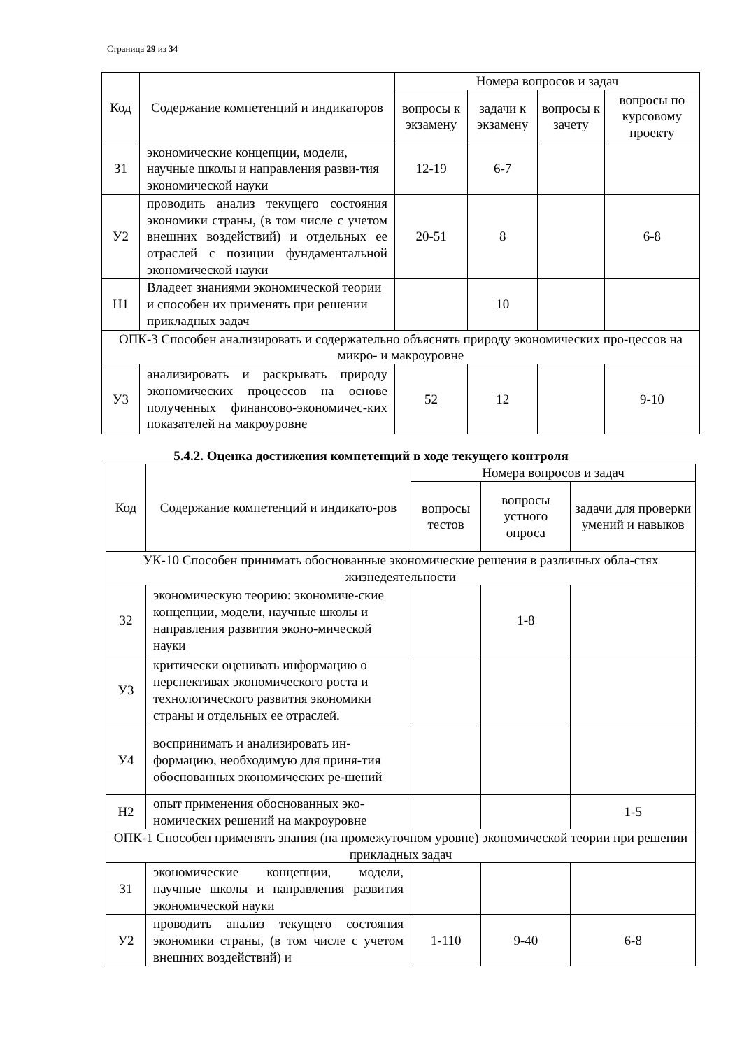Страница 29 из 34
| Код | Содержание компетенций и индикаторов | Номера вопросов и задач | | | |
| --- | --- | --- | --- | --- | --- |
| | | вопросы к экзамену | задачи к экзамену | вопросы к зачету | вопросы по курсовому проекту |
| З1 | экономические концепции, модели, научные школы и направления разви-тия экономической науки | 12-19 | 6-7 | | |
| У2 | проводить анализ текущего состояния экономики страны, (в том числе с учетом внешних воздействий) и отдельных ее отраслей с позиции фундаментальной экономической науки | 20-51 | 8 | | 6-8 |
| Н1 | Владеет знаниями экономической теории и способен их применять при решении прикладных задач | | 10 | | |
| ОПК-3 Способен анализировать и содержательно объяснять природу экономических про-цессов на микро- и макроуровне | | | | | |
| У3 | анализировать и раскрывать природу экономических процессов на основе полученных финансово-экономичес-ких показателей на макроуровне | 52 | 12 | | 9-10 |
5.4.2. Оценка достижения компетенций в ходе текущего контроля
| Код | Содержание компетенций и индикато-ров | Номера вопросов и задач | | |
| --- | --- | --- | --- | --- |
| | | вопросы тестов | вопросы устного опроса | задачи для проверки умений и навыков |
| УК-10 Способен принимать обоснованные экономические решения в различных обла-стях жизнедеятельности | | | | |
| З2 | экономическую теорию: экономиче-ские концепции, модели, научные школы и направления развития эконо-мической науки | | 1-8 | |
| У3 | критически оценивать информацию о перспективах экономического роста и технологического развития экономики страны и отдельных ее отраслей. | | | |
| У4 | воспринимать и анализировать ин-формацию, необходимую для приня-тия обоснованных экономических ре-шений | | | |
| Н2 | опыт применения обоснованных эко-номических решений на макроуровне | | | 1-5 |
| ОПК-1 Способен применять знания (на промежуточном уровне) экономической теории при решении прикладных задач | | | | |
| З1 | экономические концепции, модели, научные школы и направления развития экономической науки | | | |
| У2 | проводить анализ текущего состояния экономики страны, (в том числе с учетом внешних воздействий) и | 1-110 | 9-40 | 6-8 |